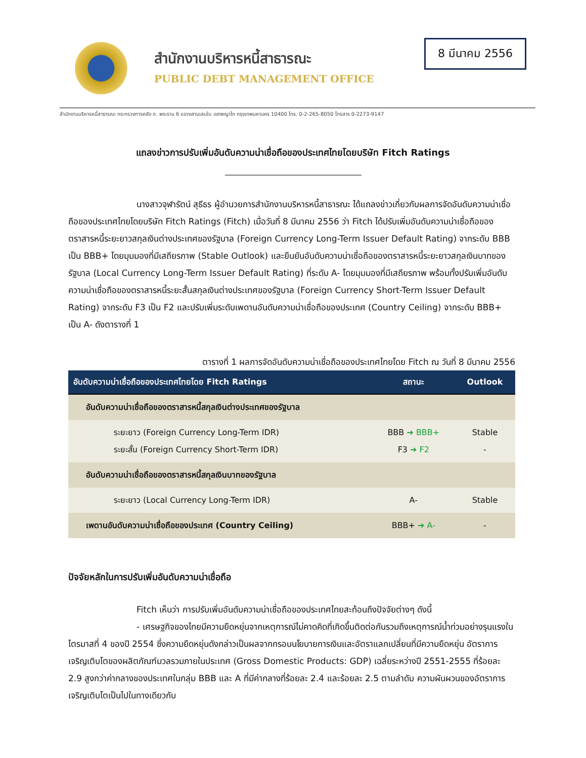สำนักงานบริหารหนี้สาธารณะ
PUBLIC DEBT MANAGEMENT OFFICE
8 มีนาคม 2556
สำนักงานบริหารหนี้สาธารณะ กระทรวงการคลัง ถ. พระราม 6 แขวงสามเสนใน เขตพญาไท กรุงเทพมหานคร 10400 โทร. 0-2-265-8050 โทรสาร 0-2273-9147
แถลงข่าวการปรับเพิ่มอันดับความน่าเชื่อถือของประเทศไทยโดยบริษัท Fitch Ratings
นางสาวจุฬารัตน์ สุธีธร ผู้อำนวยการสำนักงานบริหารหนี้สาธารณะ ได้แถลงข่าวเกี่ยวกับผลการจัดอันดับความน่าเชื่อถือของประเทศไทยโดยบริษัท Fitch Ratings (Fitch) เมื่อวันที่ 8 มีนาคม 2556 ว่า Fitch ได้ปรับเพิ่มอันดับความน่าเชื่อถือของตราสารหนี้ระยะยาวสกุลเงินต่างประเทศของรัฐบาล (Foreign Currency Long-Term Issuer Default Rating) จากระดับ BBB เป็น BBB+ โดยมุมมองที่มีเสถียรภาพ (Stable Outlook) และยืนยันอันดับความน่าเชื่อถือของตราสารหนี้ระยะยาวสกุลเงินบาทของรัฐบาล (Local Currency Long-Term Issuer Default Rating) ที่ระดับ A- โดยมุมมองที่มีเสถียรภาพ พร้อมทั้งปรับเพิ่มอันดับความน่าเชื่อถือของตราสารหนี้ระยะสั้นสกุลเงินต่างประเทศของรัฐบาล (Foreign Currency Short-Term Issuer Default Rating) จากระดับ F3 เป็น F2 และปรับเพิ่มระดับเพดานอันดับความน่าเชื่อถือของประเทศ (Country Ceiling) จากระดับ BBB+ เป็น A- ดังตารางที่ 1
ตารางที่ 1 ผลการจัดอันดับความน่าเชื่อถือของประเทศไทยโดย Fitch ณ วันที่ 8 มีนาคม 2556
| อันดับความน่าเชื่อถือของประเทศไทยโดย Fitch Ratings | สถานะ | Outlook |
| --- | --- | --- |
| อันดับความน่าเชื่อถือของตราสารหนี้สกุลเงินต่างประเทศของรัฐบาล | | |
| ระยะยาว (Foreign Currency Long-Term IDR) ระยะสั้น (Foreign Currency Short-Term IDR) | BBB ➔ BBB+ F3 ➔ F2 | Stable - |
| อันดับความน่าเชื่อถือของตราสารหนี้สกุลเงินบาทของรัฐบาล | | |
| ระยะยาว (Local Currency Long-Term IDR) | A- | Stable |
| เพดานอันดับความน่าเชื่อถือของประเทศ (Country Ceiling) | BBB+ ➔ A- | - |
ปัจจัยหลักในการปรับเพิ่มอันดับความน่าเชื่อถือ
Fitch เห็นว่า การปรับเพิ่มอันดับความน่าเชื่อถือของประเทศไทยสะท้อนถึงปัจจัยต่างๆ ดังนี้
- เศรษฐกิจของไทยมีความยืดหยุ่นจากเหตุการณ์ไม่คาดคิดที่เกิดขึ้นติดต่อกันรวมถึงเหตุการณ์น้ำท่วมอย่างรุนแรงในไตรมาสที่ 4 ของปี 2554 ซึ่งความยืดหยุ่นดังกล่าวเป็นผลจากกรอบนโยบายการเงินและอัตราแลกเปลี่ยนที่มีความยืดหยุ่น อัตราการเจริญเติบโตของผลิตภัณฑ์มวลรวมภายในประเทศ (Gross Domestic Products: GDP) เฉลี่ยระหว่างปี 2551-2555 ที่ร้อยละ 2.9 สูงกว่าค่ากลางของประเทศในกลุ่ม BBB และ A ที่มีค่ากลางที่ร้อยละ 2.4 และร้อยละ 2.5 ตามลำดับ ความผันผวนของอัตราการเจริญเติบโตเป็นไปในทางเดียวกับ